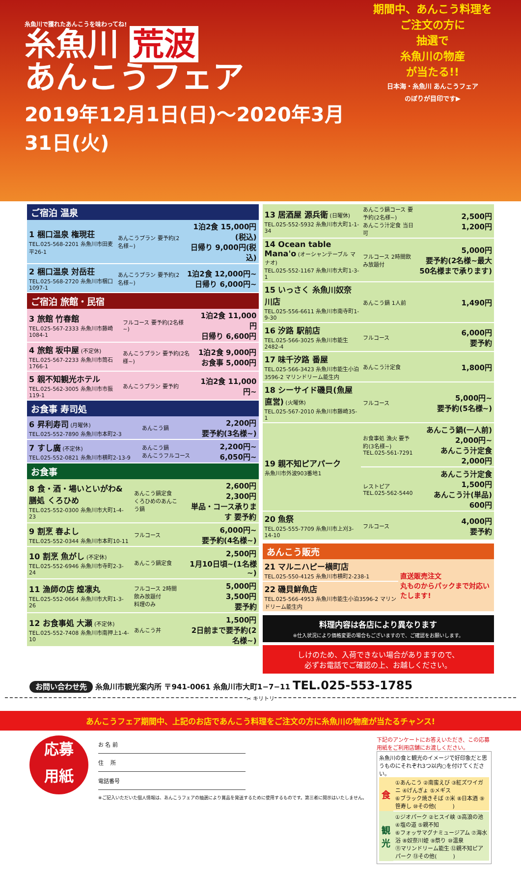期間中、あんこう料理を
ご注文の方に
抽選で
糸魚川の物産
が当たる!!
日本海・糸魚川 あんこうフェア
のぼりが目印です▶
糸魚川で獲れたあんこうを味わってね!
糸魚川 荒波
あんこうフェア
2019年12月1日(日)〜2020年3月31日(火)
ご宿泊 温泉
| 1 梱口温泉 権現荘 TEL.025-568-2201 糸魚川市田麦平26-1 | あんこうプラン 要予約(2名様~) | 1泊2食 15,000円(税込) 日帰り 9,000円(税込) |
| 2 梱口温泉 対岳荘 TEL.025-568-2720 糸魚川市梱口1097-1 | あんこうプラン 要予約(2名様~) | 1泊2食 12,000円~ 日帰り 6,000円~ |
ご宿泊 旅館・民宿
| 3 旅館 竹春館 TEL.025-567-2333 糸魚川市藤崎1084-1 | フルコース 要予約(2名様~) | 1泊2食 11,000円 日帰り 6,600円 |
| 4 旅館 坂中屋 (不定休) TEL.025-567-2233 糸魚川市筒石1766-1 | あんこうプラン 要予約(2名様~) | 1泊2食 9,000円 お食事 5,000円 |
| 5 親不知観光ホテル TEL.025-562-3005 糸魚川市市振119-1 | あんこうプラン 要予約 | 1泊2食 11,000円~ |
お食事 寿司処
| 6 昇利寿司 (月曜休) TEL.025-552-7890 糸魚川市本町2-3 | あんこう鍋 | 2,200円 要予約(3名様~) |
| 7 すし廣 (不定休) TEL.025-552-0821 糸魚川市横町2-13-9 | あんこう鍋 あんこうフルコース | 2,200円~ 6,050円~ |
お食事
| 8 食・酒・場いといがわ&膳処 くろひめ TEL.025-552-0300 糸魚川市大町1-4-23 | あんこう鍋定食 くろひめのあんこう鍋 | 2,600円 2,300円 単品・コース承ります 要予約 |
| 9 割烹 春よし TEL.025-552-0344 糸魚川市本町10-11 | フルコース | 6,000円~ 要予約(4名様~) |
| 10 割烹 魚がし (不定休) TEL.025-552-6946 糸魚川市寺町2-3-24 | あんこう鍋定食 | 2,500円 1月10日頃~(1名様~) |
| 11 漁師の店 煌凛丸 TEL.025-552-0664 糸魚川市大町1-3-26 | フルコース 2時間飲み放題付 料理のみ | 5,000円 3,500円 要予約 |
| 12 お食事処 大瀬 (不定休) TEL.025-552-7408 糸魚川市南押上1-4-10 | あんこう丼 | 1,500円 2日前まで要予約(2名様~) |
| 13 居酒屋 源兵衛 (日曜休) TEL.025-552-5932 糸魚川市大町1-1-34 | あんこう鍋コース 要予約(2名様~) あんこう汁定食 当日可 | 2,500円 1,200円 |
| 14 Ocean table Mana'o (オーシャンテーブル マナオ) TEL.025-552-1167 糸魚川市大町1-3-1 | フルコース 2時間飲み放題付 | 5,000円 要予約(2名様~最大50名様まで承ります) |
| 15 いっさく 糸魚川奴奈川店 TEL.025-556-6611 糸魚川市南寺町1-9-30 | あんこう鍋 1人前 | 1,490円 |
| 16 汐路 駅前店 TEL.025-566-3025 糸魚川市能生2482-4 | フルコース | 6,000円 要予約 |
| 17 味千汐路 番屋 TEL.025-566-3423 糸魚川市能生小泊3596-2 マリンドリーム能生内 | あんこう汁定食 | 1,800円 |
| 18 シーサイド磯貝(魚屋直営) (火曜休) TEL.025-567-2010 糸魚川市藤崎35-1 | フルコース | 5,000円~ 要予約(5名様~) |
| 19 親不知ピアパーク 糸魚川市外波903番地1 | お食事処 漁火 要予約(3名様~) TEL.025-561-7291 | あんこう鍋(一人前) 2,000円~ あんこう汁定食 2,000円 |
| | レストピア TEL.025-562-5440 | あんこう汁定食 1,500円 あんこう汁(単品) 600円 |
| 20 魚祭 TEL.025-555-7709 糸魚川市上刈3-14-10 | フルコース | 4,000円 要予約 |
あんこう販売
| 21 マルニハピー横町店 TEL.025-550-4125 糸魚川市横町2-238-1 | 直送販売注文 丸ものからパックまで対応いたします! |
| 22 磯貝鮮魚店 TEL.025-566-4953 糸魚川市能生小泊3596-2 マリンドリーム能生内 | |
料理内容は各店により異なります
※仕入状況により価格変更の場合もございますので、ご確認をお願いします。
しけのため、入荷できない場合がありますので、
必ずお電話でご確認の上、お越しください。
お問い合わせ先 糸魚川市観光案内所 〒941-0061 糸魚川市大町1−7−11 TEL.025-553-1785
✂ キリトリ
あんこうフェア期間中、上記のお店であんこう料理をご注文の方に糸魚川の物産が当たるチャンス!
応募
用紙
お 名 前
住　 所
電話番号
※ご記入いただいた個人情報は、あんこうフェアの抽選により賞品を発送するために使用するものです。第三者に開示はいたしません。
下記のアンケートにお答えいただき、この応募用紙をご利用店舗にお渡しください。
糸魚川の食と観光のイメージで好印象だと思うものにそれぞれ3つ以内○を付けてください。
| 食 | ①あんこう ②南蛮えび ③紅ズワイガニ ④げんぎょ ⑤メギス ⑥ブラック焼きそば ⑦米 ⑧日本酒 ⑨笹寿し ⑩その他( ) |
| 観光 | ①ジオパーク ②ヒスイ峡 ③高浪の池 ④塩の道 ⑤親不知 ⑥フォッサマグナミュージアム ⑦海水浴 ⑧奴奈川姫 ⑨祭り ⑩温泉 ⑪マリンドリーム能生 ⑫親不知ピアパーク ⑬その他( ) |